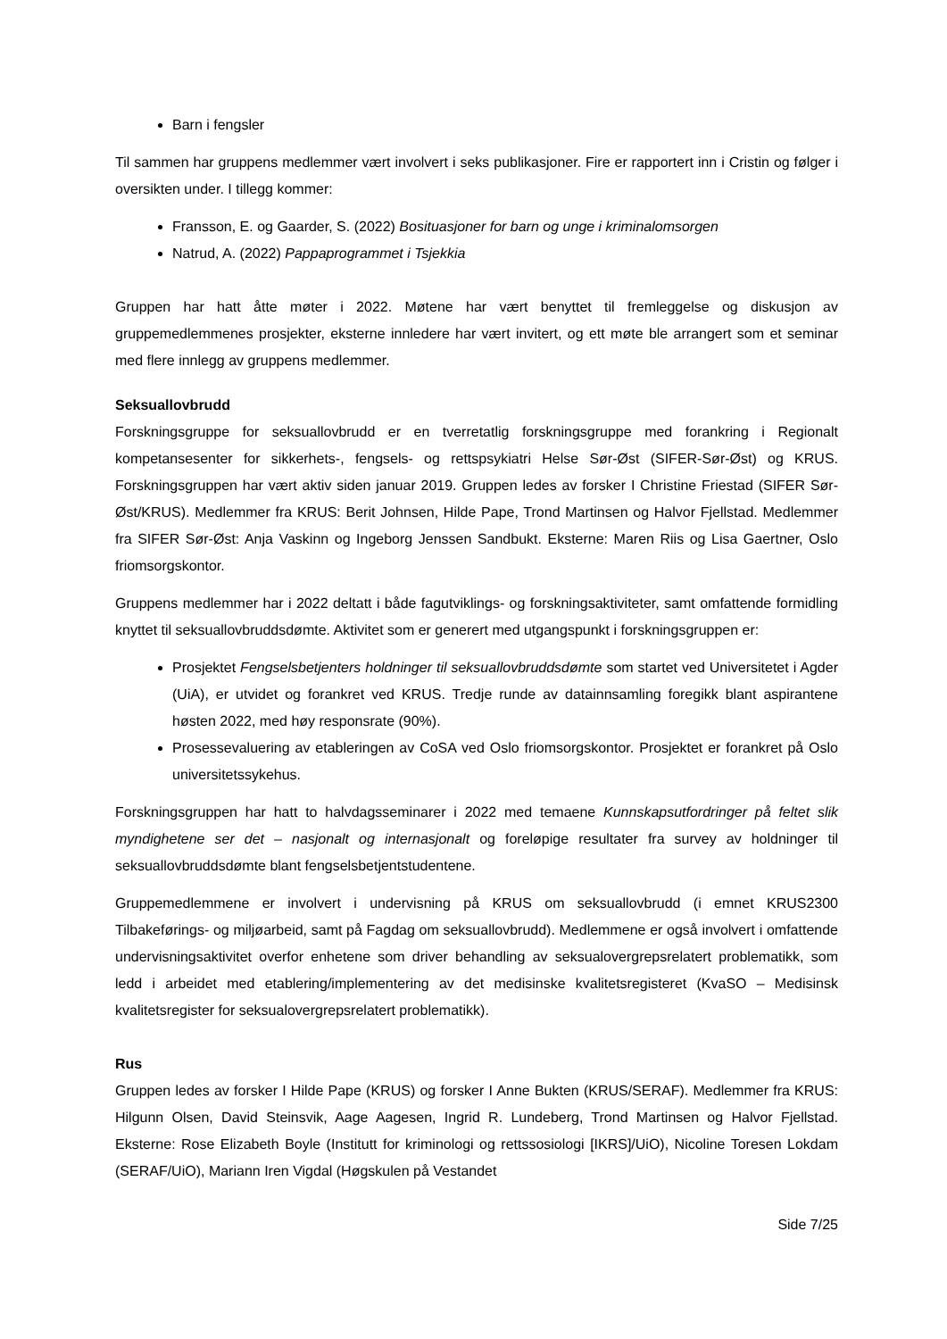Barn i fengsler
Til sammen har gruppens medlemmer vært involvert i seks publikasjoner. Fire er rapportert inn i Cristin og følger i oversikten under. I tillegg kommer:
Fransson, E. og Gaarder, S. (2022) Bosituasjoner for barn og unge i kriminalomsorgen
Natrud, A. (2022) Pappaprogrammet i Tsjekkia
Gruppen har hatt åtte møter i 2022. Møtene har vært benyttet til fremleggelse og diskusjon av gruppemedlemmenes prosjekter, eksterne innledere har vært invitert, og ett møte ble arrangert som et seminar med flere innlegg av gruppens medlemmer.
Seksuallovbrudd
Forskningsgruppe for seksuallovbrudd er en tverretatlig forskningsgruppe med forankring i Regionalt kompetansesenter for sikkerhets-, fengsels- og rettspsykiatri Helse Sør-Øst (SIFER-Sør-Øst) og KRUS. Forskningsgruppen har vært aktiv siden januar 2019. Gruppen ledes av forsker I Christine Friestad (SIFER Sør-Øst/KRUS). Medlemmer fra KRUS: Berit Johnsen, Hilde Pape, Trond Martinsen og Halvor Fjellstad. Medlemmer fra SIFER Sør-Øst: Anja Vaskinn og Ingeborg Jenssen Sandbukt. Eksterne: Maren Riis og Lisa Gaertner, Oslo friomsorgskontor.
Gruppens medlemmer har i 2022 deltatt i både fagutviklings- og forskningsaktiviteter, samt omfattende formidling knyttet til seksuallovbruddsdømte. Aktivitet som er generert med utgangspunkt i forskningsgruppen er:
Prosjektet Fengselsbetjenters holdninger til seksuallovbruddsdømte som startet ved Universitetet i Agder (UiA), er utvidet og forankret ved KRUS. Tredje runde av datainnsamling foregikk blant aspirantene høsten 2022, med høy responsrate (90%).
Prosessevaluering av etableringen av CoSA ved Oslo friomsorgskontor. Prosjektet er forankret på Oslo universitetssykehus.
Forskningsgruppen har hatt to halvdagsseminarer i 2022 med temaene Kunnskapsutfordringer på feltet slik myndighetene ser det – nasjonalt og internasjonalt og foreløpige resultater fra survey av holdninger til seksuallovbruddsdømte blant fengselsbetjentstudentene.
Gruppemedlemmene er involvert i undervisning på KRUS om seksuallovbrudd (i emnet KRUS2300 Tilbakeførings- og miljøarbeid, samt på Fagdag om seksuallovbrudd). Medlemmene er også involvert i omfattende undervisningsaktivitet overfor enhetene som driver behandling av seksualovergrepsrelatert problematikk, som ledd i arbeidet med etablering/implementering av det medisinske kvalitetsregisteret (KvaSO – Medisinsk kvalitetsregister for seksualovergrepsrelatert problematikk).
Rus
Gruppen ledes av forsker I Hilde Pape (KRUS) og forsker I Anne Bukten (KRUS/SERAF). Medlemmer fra KRUS: Hilgunn Olsen, David Steinsvik, Aage Aagesen, Ingrid R. Lundeberg, Trond Martinsen og Halvor Fjellstad. Eksterne: Rose Elizabeth Boyle (Institutt for kriminologi og rettssosiologi [IKRS]/UiO), Nicoline Toresen Lokdam (SERAF/UiO), Mariann Iren Vigdal (Høgskulen på Vestandet
Side 7/25